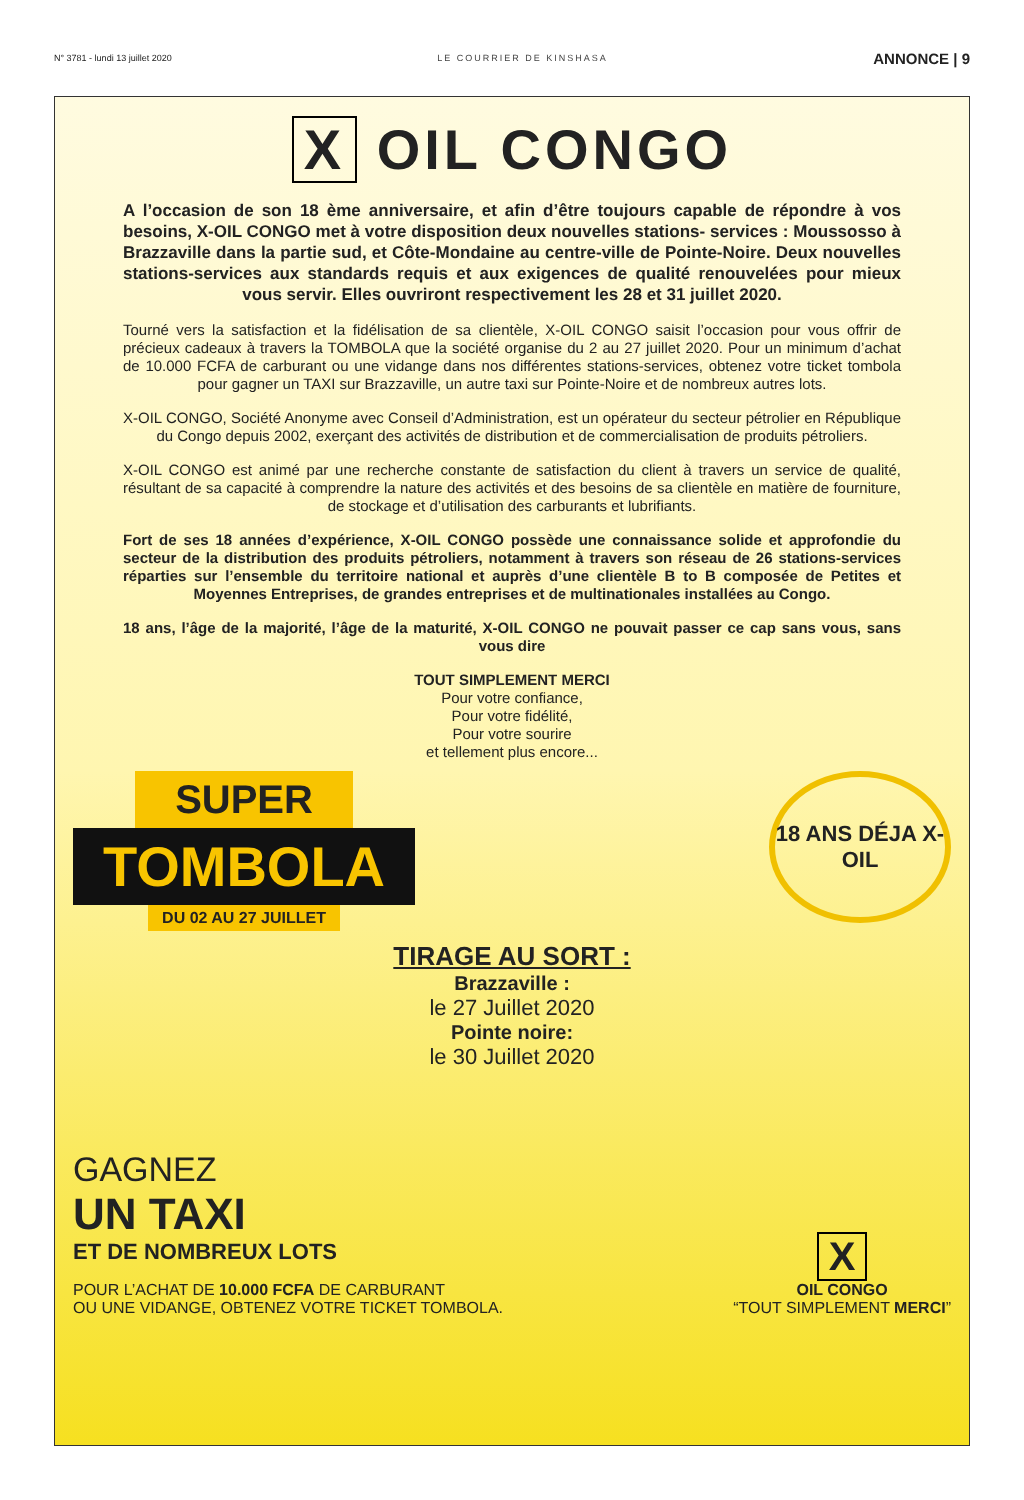N° 3781 - lundi 13 juillet 2020
LE COURRIER DE KINSHASA
ANNONCE | 9
X OIL CONGO
A l’occasion de son 18 ème anniversaire, et afin d’être toujours capable de répondre à vos besoins, X-OIL CONGO met à votre disposition deux nouvelles stations- services : Moussosso à Brazzaville dans la partie sud, et Côte-Mondaine au centre-ville de Pointe-Noire. Deux nouvelles stations-services aux standards requis et aux exigences de qualité renouvelées pour mieux vous servir. Elles ouvriront respectivement les 28 et 31 juillet 2020.
Tourné vers la satisfaction et la fidélisation de sa clientèle, X-OIL CONGO saisit l’occasion pour vous offrir de précieux cadeaux à travers la TOMBOLA que la société organise du 2 au 27 juillet 2020. Pour un minimum d’achat de 10.000 FCFA de carburant ou une vidange dans nos différentes stations-services, obtenez votre ticket tombola pour gagner un TAXI sur Brazzaville, un autre taxi sur Pointe-Noire et de nombreux autres lots.
X-OIL CONGO, Société Anonyme avec Conseil d’Administration, est un opérateur du secteur pétrolier en République du Congo depuis 2002, exerçant des activités de distribution et de commercialisation de produits pétroliers.
X-OIL CONGO est animé par une recherche constante de satisfaction du client à travers un service de qualité, résultant de sa capacité à comprendre la nature des activités et des besoins de sa clientèle en matière de fourniture, de stockage et d’utilisation des carburants et lubrifiants.
Fort de ses 18 années d’expérience, X-OIL CONGO possède une connaissance solide et approfondie du secteur de la distribution des produits pétroliers, notamment à travers son réseau de 26 stations-services réparties sur l’ensemble du territoire national et auprès d’une clientèle B to B composée de Petites et Moyennes Entreprises, de grandes entreprises et de multinationales installées au Congo.
18 ans, l’âge de la majorité, l’âge de la maturité, X-OIL CONGO ne pouvait passer ce cap sans vous, sans vous dire
TOUT SIMPLEMENT MERCI
Pour votre confiance,
Pour votre fidélité,
Pour votre sourire
et tellement plus encore...
SUPER
TOMBOLA
DU 02 AU 27 JUILLET
18 ANS DÉJA X-OIL
TIRAGE AU SORT :
Brazzaville :
le 27 Juillet 2020
Pointe noire:
le 30 Juillet 2020
GAGNEZ
UN TAXI
ET DE NOMBREUX LOTS
POUR L’ACHAT DE 10.000 FCFA DE CARBURANT
OU UNE VIDANGE, OBTENEZ VOTRE TICKET TOMBOLA.
X
OIL CONGO
“TOUT SIMPLEMENT MERCI”